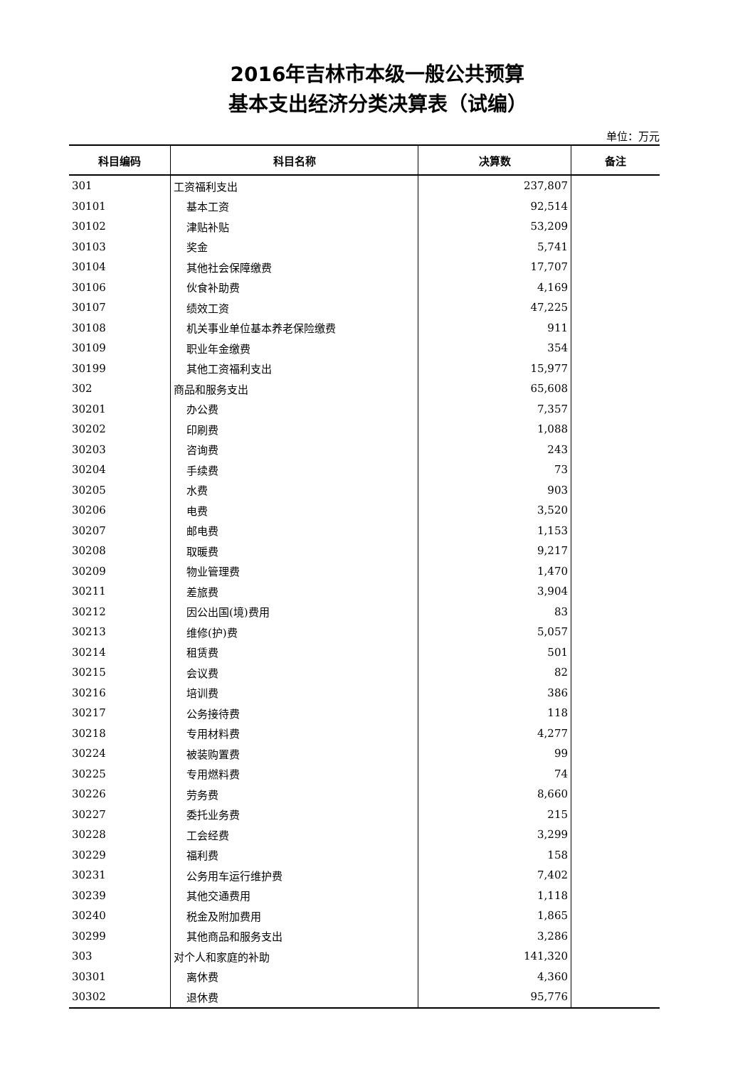2016年吉林市本级一般公共预算
基本支出经济分类决算表（试编）
单位：万元
| 科目编码 | 科目名称 | 决算数 | 备注 |
| --- | --- | --- | --- |
| 301 | 工资福利支出 | 237,807 | |
| 30101 | 基本工资 | 92,514 | |
| 30102 | 津贴补贴 | 53,209 | |
| 30103 | 奖金 | 5,741 | |
| 30104 | 其他社会保障缴费 | 17,707 | |
| 30106 | 伙食补助费 | 4,169 | |
| 30107 | 绩效工资 | 47,225 | |
| 30108 | 机关事业单位基本养老保险缴费 | 911 | |
| 30109 | 职业年金缴费 | 354 | |
| 30199 | 其他工资福利支出 | 15,977 | |
| 302 | 商品和服务支出 | 65,608 | |
| 30201 | 办公费 | 7,357 | |
| 30202 | 印刷费 | 1,088 | |
| 30203 | 咨询费 | 243 | |
| 30204 | 手续费 | 73 | |
| 30205 | 水费 | 903 | |
| 30206 | 电费 | 3,520 | |
| 30207 | 邮电费 | 1,153 | |
| 30208 | 取暖费 | 9,217 | |
| 30209 | 物业管理费 | 1,470 | |
| 30211 | 差旅费 | 3,904 | |
| 30212 | 因公出国(境)费用 | 83 | |
| 30213 | 维修(护)费 | 5,057 | |
| 30214 | 租赁费 | 501 | |
| 30215 | 会议费 | 82 | |
| 30216 | 培训费 | 386 | |
| 30217 | 公务接待费 | 118 | |
| 30218 | 专用材料费 | 4,277 | |
| 30224 | 被装购置费 | 99 | |
| 30225 | 专用燃料费 | 74 | |
| 30226 | 劳务费 | 8,660 | |
| 30227 | 委托业务费 | 215 | |
| 30228 | 工会经费 | 3,299 | |
| 30229 | 福利费 | 158 | |
| 30231 | 公务用车运行维护费 | 7,402 | |
| 30239 | 其他交通费用 | 1,118 | |
| 30240 | 税金及附加费用 | 1,865 | |
| 30299 | 其他商品和服务支出 | 3,286 | |
| 303 | 对个人和家庭的补助 | 141,320 | |
| 30301 | 离休费 | 4,360 | |
| 30302 | 退休费 | 95,776 | |